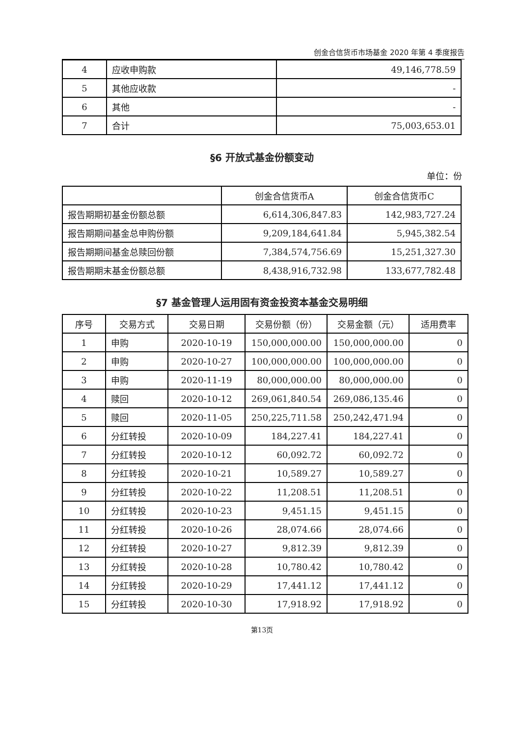创金合信货币市场基金 2020 年第 4 季度报告
| 4 | 应收申购款 | 49,146,778.59 |
| 5 | 其他应收款 | - |
| 6 | 其他 | - |
| 7 | 合计 | 75,003,653.01 |
§6 开放式基金份额变动
单位：份
| | 创金合信货币A | 创金合信货币C |
| --- | --- | --- |
| 报告期期初基金份额总额 | 6,614,306,847.83 | 142,983,727.24 |
| 报告期期间基金总申购份额 | 9,209,184,641.84 | 5,945,382.54 |
| 报告期期间基金总赎回份额 | 7,384,574,756.69 | 15,251,327.30 |
| 报告期期末基金份额总额 | 8,438,916,732.98 | 133,677,782.48 |
§7 基金管理人运用固有资金投资本基金交易明细
| 序号 | 交易方式 | 交易日期 | 交易份额（份） | 交易金额（元） | 适用费率 |
| --- | --- | --- | --- | --- | --- |
| 1 | 申购 | 2020-10-19 | 150,000,000.00 | 150,000,000.00 | 0 |
| 2 | 申购 | 2020-10-27 | 100,000,000.00 | 100,000,000.00 | 0 |
| 3 | 申购 | 2020-11-19 | 80,000,000.00 | 80,000,000.00 | 0 |
| 4 | 赎回 | 2020-10-12 | 269,061,840.54 | 269,086,135.46 | 0 |
| 5 | 赎回 | 2020-11-05 | 250,225,711.58 | 250,242,471.94 | 0 |
| 6 | 分红转投 | 2020-10-09 | 184,227.41 | 184,227.41 | 0 |
| 7 | 分红转投 | 2020-10-12 | 60,092.72 | 60,092.72 | 0 |
| 8 | 分红转投 | 2020-10-21 | 10,589.27 | 10,589.27 | 0 |
| 9 | 分红转投 | 2020-10-22 | 11,208.51 | 11,208.51 | 0 |
| 10 | 分红转投 | 2020-10-23 | 9,451.15 | 9,451.15 | 0 |
| 11 | 分红转投 | 2020-10-26 | 28,074.66 | 28,074.66 | 0 |
| 12 | 分红转投 | 2020-10-27 | 9,812.39 | 9,812.39 | 0 |
| 13 | 分红转投 | 2020-10-28 | 10,780.42 | 10,780.42 | 0 |
| 14 | 分红转投 | 2020-10-29 | 17,441.12 | 17,441.12 | 0 |
| 15 | 分红转投 | 2020-10-30 | 17,918.92 | 17,918.92 | 0 |
第13页